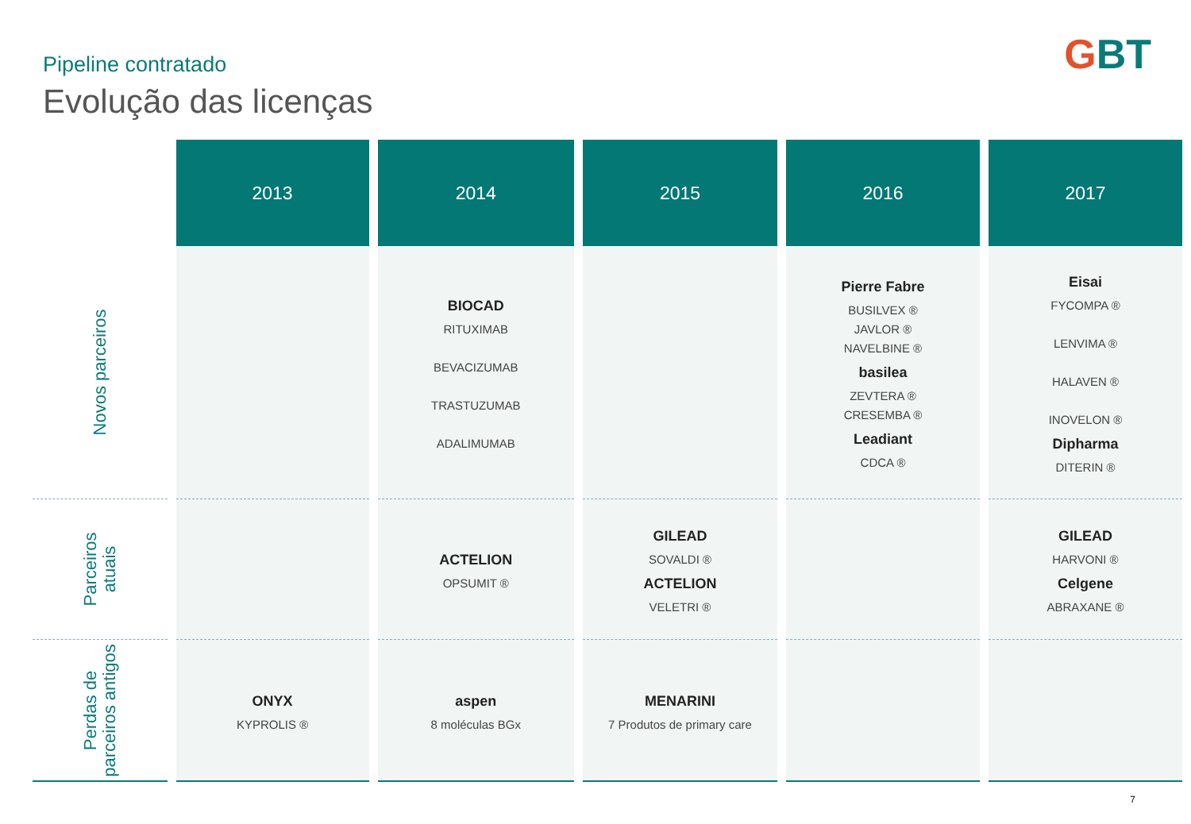GBT Pipeline contratado
Evolução das licenças
| | 2013 | 2014 | 2015 | 2016 | 2017 |
| --- | --- | --- | --- | --- | --- |
| Novos parceiros | | BIOCAD RITUXIMAB BEVACIZUMAB TRASTUZUMAB ADALIMUMAB | | Pierre Fabre BUSILVEX ® JAVLOR ® NAVELBINE ® basilea ZEVTERA ® CRESEMBA ® Leadiant CDCA ® | Eisai FYCOMPA ® LENVIMA ® HALAVEN ® INOVELON ® Dipharma DITERIN ® |
| Parceiros atuais | | ACTELION OPSUMIT ® | GILEAD SOVALDI ® ACTELION VELETRI ® | | GILEAD HARVONI ® Celgene ABRAXANE ® |
| Perdas de parceiros antigos | ONYX KYPROLIS ® | aspen 8 moléculas BGx | MENARINI 7 Produtos de primary care | | |
7